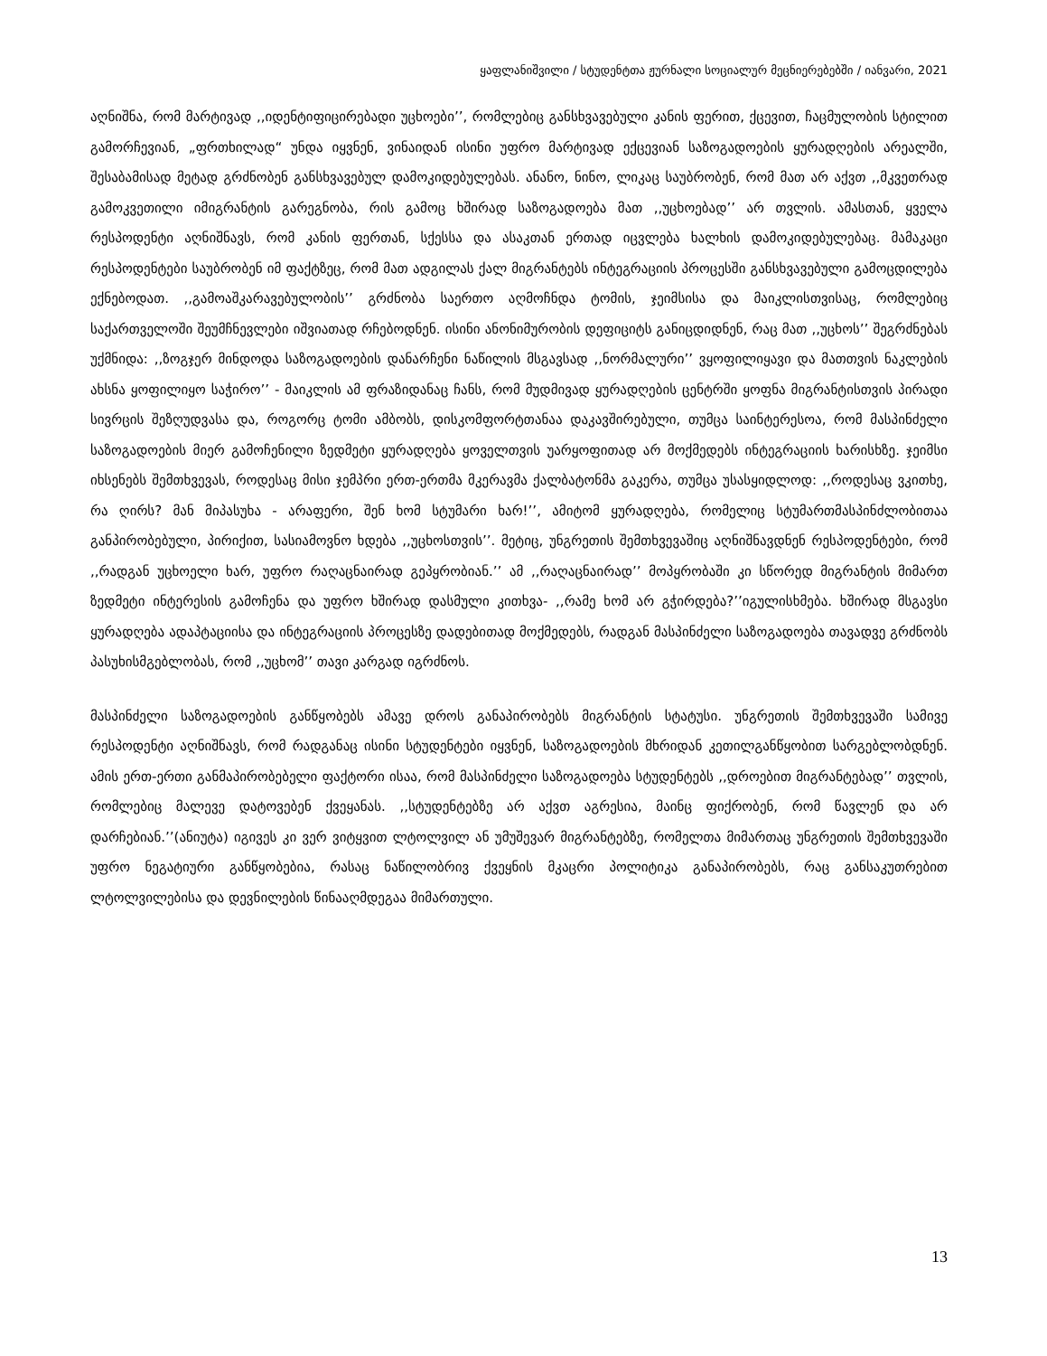ყაფლანიშვილი / სტუდენტთა ჟურნალი სოციალურ მეცნიერებებში / იანვარი, 2021
აღნიშნა, რომ მარტივად ,,იდენტიფიცირებადი უცხოები’’, რომლებიც განსხვავებული კანის ფერით, ქცევით, ჩაცმულობის სტილით გამორჩევიან, „ფრთხილად“ უნდა იყვნენ, ვინაიდან ისინი უფრო მარტივად ექცევიან საზოგადოების ყურადღების არეალში, შესაბამისად მეტად გრძნობენ განსხვავებულ დამოკიდებულებას. ანანო, ნინო, ლიკაც საუბრობენ, რომ მათ არ აქვთ ,,მკვეთრად გამოკვეთილი იმიგრანტის გარეგნობა, რის გამოც ხშირად საზოგადოება მათ ,,უცხოებად’’ არ თვლის. ამასთან, ყველა რესპოდენტი აღნიშნავს, რომ კანის ფერთან, სქესსა და ასაკთან ერთად იცვლება ხალხის დამოკიდებულებაც. მამაკაცი რესპოდენტები საუბრობენ იმ ფაქტზეც, რომ მათ ადგილას ქალ მიგრანტებს ინტეგრაციის პროცესში განსხვავებული გამოცდილება ექნებოდათ. ,,გამოაშკარავებულობის’’ გრძნობა საერთო აღმოჩნდა ტომის, ჯეიმსისა და მაიკლისთვისაც, რომლებიც საქართველოში შეუმჩნევლები იშვიათად რჩებოდნენ. ისინი ანონიმურობის დეფიციტს განიცდიდნენ, რაც მათ ,,უცხოს’’ შეგრძნებას უქმნიდა: ,,ზოგჯერ მინდოდა საზოგადოების დანარჩენი ნაწილის მსგავსად ,,ნორმალური’’ ვყოფილიყავი და მათთვის ნაკლების ახსნა ყოფილიყო საჭირო’’ - მაიკლის ამ ფრაზიდანაც ჩანს, რომ მუდმივად ყურადღების ცენტრში ყოფნა მიგრანტისთვის პირადი სივრცის შეზღუდვასა და, როგორც ტომი ამბობს, დისკომფორტთანაა დაკავშირებული, თუმცა საინტერესოა, რომ მასპინძელი საზოგადოების მიერ გამოჩენილი ზედმეტი ყურადღება ყოველთვის უარყოფითად არ მოქმედებს ინტეგრაციის ხარისხზე. ჯეიმსი იხსენებს შემთხვევას, როდესაც მისი ჯემპრი ერთ-ერთმა მკერავმა ქალბატონმა გაკერა, თუმცა უსასყიდლოდ: ,,როდესაც ვკითხე, რა ღირს? მან მიპასუხა - არაფერი, შენ ხომ სტუმარი ხარ!’’, ამიტომ ყურადღება, რომელიც სტუმართმასპინძლობითაა განპირობებული, პირიქით, სასიამოვნო ხდება ,,უცხოსთვის’’. მეტიც, უნგრეთის შემთხვევაშიც აღნიშნავდნენ რესპოდენტები, რომ ,,რადგან უცხოელი ხარ, უფრო რაღაცნაირად გეპყრობიან.’’ ამ ,,რაღაცნაირად’’ მოპყრობაში კი სწორედ მიგრანტის მიმართ ზედმეტი ინტერესის გამოჩენა და უფრო ხშირად დასმული კითხვა- ,,რამე ხომ არ გჭირდება?’’იგულისხმება. ხშირად მსგავსი ყურადღება ადაპტაციისა და ინტეგრაციის პროცესზე დადებითად მოქმედებს, რადგან მასპინძელი საზოგადოება თავადვე გრძნობს პასუხისმგებლობას, რომ ,,უცხომ’’ თავი კარგად იგრძნოს.
მასპინძელი საზოგადოების განწყობებს ამავე დროს განაპირობებს მიგრანტის სტატუსი. უნგრეთის შემთხვევაში სამივე რესპოდენტი აღნიშნავს, რომ რადგანაც ისინი სტუდენტები იყვნენ, საზოგადოების მხრიდან კეთილგანწყობით სარგებლობდნენ. ამის ერთ-ერთი განმაპირობებელი ფაქტორი ისაა, რომ მასპინძელი საზოგადოება სტუდენტებს ,,დროებით მიგრანტებად’’ თვლის, რომლებიც მალევე დატოვებენ ქვეყანას. ,,სტუდენტებზე არ აქვთ აგრესია, მაინც ფიქრობენ, რომ წავლენ და არ დარჩებიან.’’(ანიუტა) იგივეს კი ვერ ვიტყვით ლტოლვილ ან უმუშევარ მიგრანტებზე, რომელთა მიმართაც უნგრეთის შემთხვევაში უფრო ნეგატიური განწყობებია, რასაც ნაწილობრივ ქვეყნის მკაცრი პოლიტიკა განაპირობებს, რაც განსაკუთრებით ლტოლვილებისა და დევნილების წინააღმდეგაა მიმართული.
13